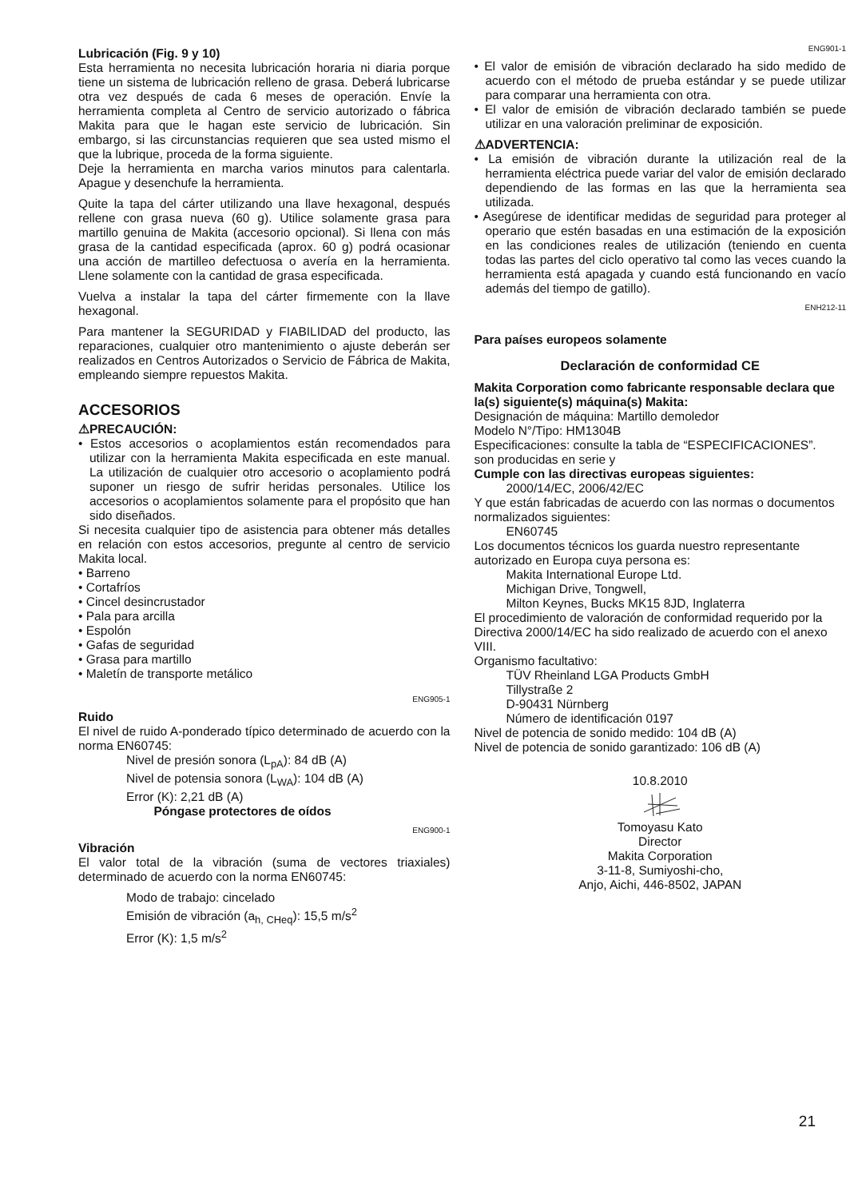Lubricación (Fig. 9 y 10)
Esta herramienta no necesita lubricación horaria ni diaria porque tiene un sistema de lubricación relleno de grasa. Deberá lubricarse otra vez después de cada 6 meses de operación. Envíe la herramienta completa al Centro de servicio autorizado o fábrica Makita para que le hagan este servicio de lubricación. Sin embargo, si las circunstancias requieren que sea usted mismo el que la lubrique, proceda de la forma siguiente.
Deje la herramienta en marcha varios minutos para calentarla. Apague y desenchufe la herramienta.
Quite la tapa del cárter utilizando una llave hexagonal, después rellene con grasa nueva (60 g). Utilice solamente grasa para martillo genuina de Makita (accesorio opcional). Si llena con más grasa de la cantidad especificada (aprox. 60 g) podrá ocasionar una acción de martilleo defectuosa o avería en la herramienta. Llene solamente con la cantidad de grasa especificada.
Vuelva a instalar la tapa del cárter firmemente con la llave hexagonal.
Para mantener la SEGURIDAD y FIABILIDAD del producto, las reparaciones, cualquier otro mantenimiento o ajuste deberán ser realizados en Centros Autorizados o Servicio de Fábrica de Makita, empleando siempre repuestos Makita.
ACCESORIOS
⚠PRECAUCIÓN:
• Estos accesorios o acoplamientos están recomendados para utilizar con la herramienta Makita especificada en este manual. La utilización de cualquier otro accesorio o acoplamiento podrá suponer un riesgo de sufrir heridas personales. Utilice los accesorios o acoplamientos solamente para el propósito que han sido diseñados.
Si necesita cualquier tipo de asistencia para obtener más detalles en relación con estos accesorios, pregunte al centro de servicio Makita local.
• Barreno
• Cortafríos
• Cincel desincrustador
• Pala para arcilla
• Espolón
• Gafas de seguridad
• Grasa para martillo
• Maletín de transporte metálico
ENG905-1
Ruido
El nivel de ruido A-ponderado típico determinado de acuerdo con la norma EN60745:
Nivel de presión sonora (L<sub>pA</sub>): 84 dB (A)
Nivel de potensia sonora (L<sub>WA</sub>): 104 dB (A)
Error (K): 2,21 dB (A)
Póngase protectores de oídos
ENG900-1
Vibración
El valor total de la vibración (suma de vectores triaxiales) determinado de acuerdo con la norma EN60745:
Modo de trabajo: cincelado
Emisión de vibración (a<sub>h, CHeq</sub>): 15,5 m/s<sup>2</sup>
Error (K): 1,5 m/s<sup>2</sup>
ENG901-1
• El valor de emisión de vibración declarado ha sido medido de acuerdo con el método de prueba estándar y se puede utilizar para comparar una herramienta con otra.
• El valor de emisión de vibración declarado también se puede utilizar en una valoración preliminar de exposición.
⚠ADVERTENCIA:
• La emisión de vibración durante la utilización real de la herramienta eléctrica puede variar del valor de emisión declarado dependiendo de las formas en las que la herramienta sea utilizada.
• Asegúrese de identificar medidas de seguridad para proteger al operario que estén basadas en una estimación de la exposición en las condiciones reales de utilización (teniendo en cuenta todas las partes del ciclo operativo tal como las veces cuando la herramienta está apagada y cuando está funcionando en vacío además del tiempo de gatillo).
ENH212-11
Para países europeos solamente
Declaración de conformidad CE
Makita Corporation como fabricante responsable declara que la(s) siguiente(s) máquina(s) Makita:
Designación de máquina: Martillo demoledor
Modelo N°/Tipo: HM1304B
Especificaciones: consulte la tabla de “ESPECIFICACIONES”.
son producidas en serie y
Cumple con las directivas europeas siguientes:
2000/14/EC, 2006/42/EC
Y que están fabricadas de acuerdo con las normas o documentos normalizados siguientes:
EN60745
Los documentos técnicos los guarda nuestro representante autorizado en Europa cuya persona es:
Makita International Europe Ltd.
Michigan Drive, Tongwell,
Milton Keynes, Bucks MK15 8JD, Inglaterra
El procedimiento de valoración de conformidad requerido por la Directiva 2000/14/EC ha sido realizado de acuerdo con el anexo VIII.
Organismo facultativo:
TÜV Rheinland LGA Products GmbH
Tillystraße 2
D-90431 Nürnberg
Número de identificación 0197
Nivel de potencia de sonido medido: 104 dB (A)
Nivel de potencia de sonido garantizado: 106 dB (A)
10.8.2010
Tomoyasu Kato
Director
Makita Corporation
3-11-8, Sumiyoshi-cho,
Anjo, Aichi, 446-8502, JAPAN
21